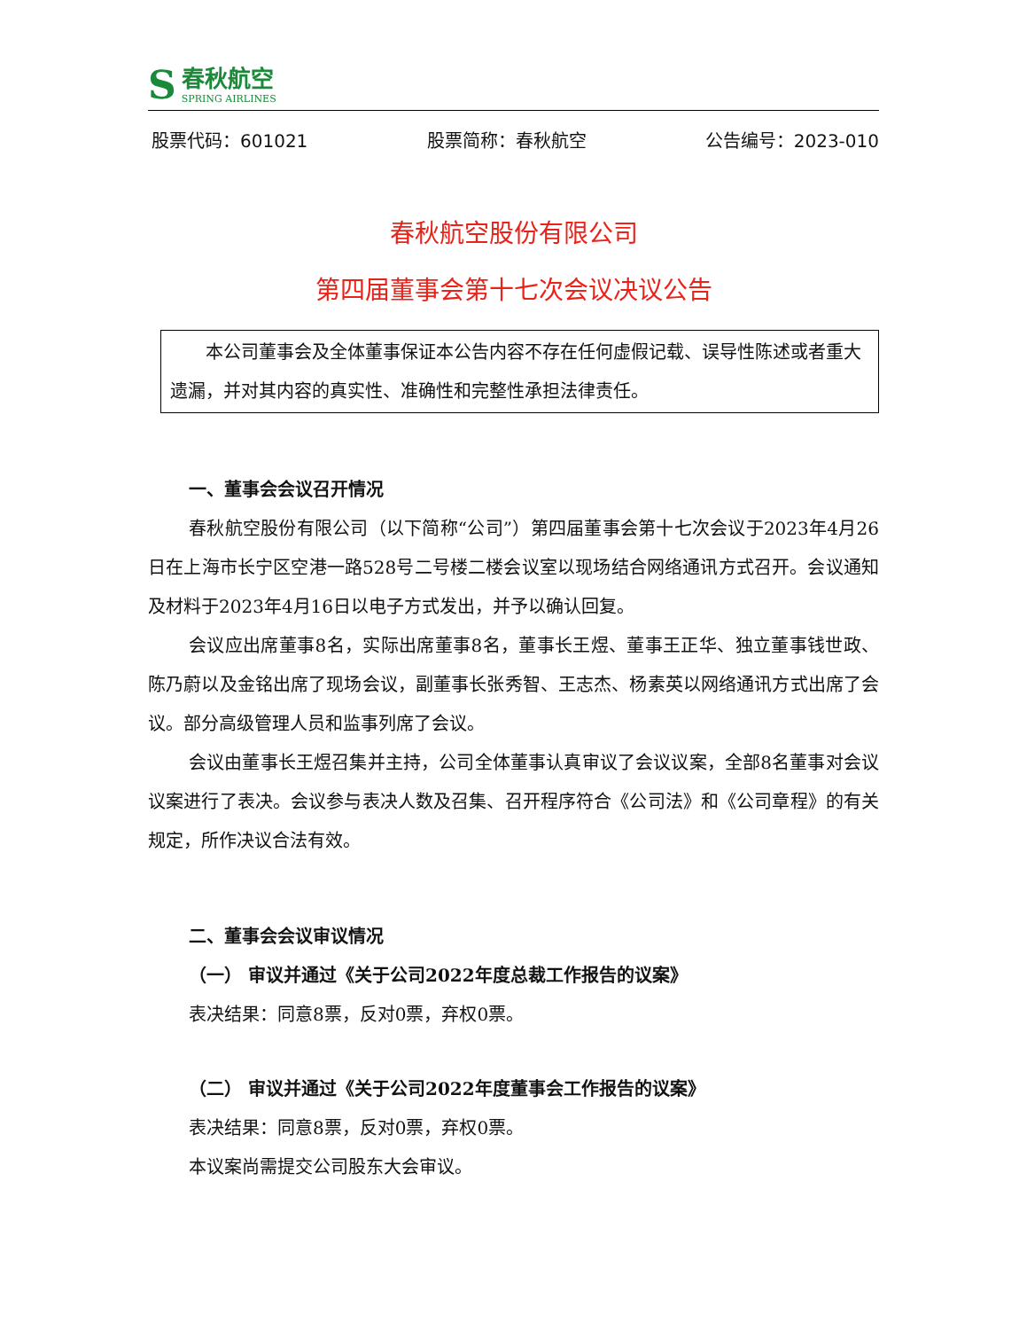S
春秋航空
SPRING AIRLINES
股票代码：601021 股票简称：春秋航空 公告编号：2023-010
春秋航空股份有限公司
第四届董事会第十七次会议决议公告
本公司董事会及全体董事保证本公告内容不存在任何虚假记载、误导性陈述或者重大遗漏，并对其内容的真实性、准确性和完整性承担法律责任。
一、董事会会议召开情况
春秋航空股份有限公司（以下简称“公司”）第四届董事会第十七次会议于2023年4月26日在上海市长宁区空港一路528号二号楼二楼会议室以现场结合网络通讯方式召开。会议通知及材料于2023年4月16日以电子方式发出，并予以确认回复。
会议应出席董事8名，实际出席董事8名，董事长王煜、董事王正华、独立董事钱世政、陈乃蔚以及金铭出席了现场会议，副董事长张秀智、王志杰、杨素英以网络通讯方式出席了会议。部分高级管理人员和监事列席了会议。
会议由董事长王煜召集并主持，公司全体董事认真审议了会议议案，全部8名董事对会议议案进行了表决。会议参与表决人数及召集、召开程序符合《公司法》和《公司章程》的有关规定，所作决议合法有效。
二、董事会会议审议情况
（一） 审议并通过《关于公司2022年度总裁工作报告的议案》
表决结果：同意8票，反对0票，弃权0票。
（二） 审议并通过《关于公司2022年度董事会工作报告的议案》
表决结果：同意8票，反对0票，弃权0票。
本议案尚需提交公司股东大会审议。